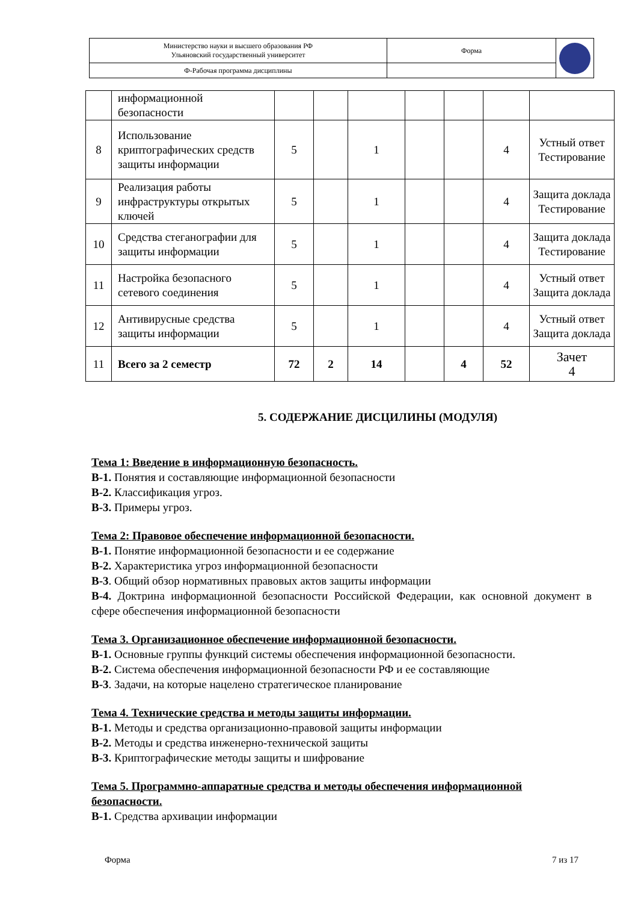| Министерство науки и высшего образования РФ Ульяновский государственный университет | Форма | |
| Ф-Рабочая программа дисциплины | | |
| | информационной безопасности | | | | | | | |
| 8 | Использование криптографических средств защиты информации | 5 | | 1 | | | 4 | Устный ответ Тестирование |
| 9 | Реализация работы инфраструктуры открытых ключей | 5 | | 1 | | | 4 | Защита доклада Тестирование |
| 10 | Средства стеганографии для защиты информации | 5 | | 1 | | | 4 | Защита доклада Тестирование |
| 11 | Настройка безопасного сетевого соединения | 5 | | 1 | | | 4 | Устный ответ Защита доклада |
| 12 | Антивирусные средства защиты информации | 5 | | 1 | | | 4 | Устный ответ Защита доклада |
| 11 | Всего за 2 семестр | 72 | 2 | 14 | | 4 | 52 | Зачет 4 |
5. СОДЕРЖАНИЕ ДИСЦИЛИНЫ (МОДУЛЯ)
Тема 1: Введение в информационную безопасность.
В-1. Понятия и составляющие информационной безопасности
В-2. Классификация угроз.
В-3. Примеры угроз.
Тема 2: Правовое обеспечение информационной безопасности.
В-1. Понятие информационной безопасности и ее содержание
В-2. Характеристика угроз информационной безопасности
В-3. Общий обзор нормативных правовых актов защиты информации
В-4. Доктрина информационной безопасности Российской Федерации, как основной документ в сфере обеспечения информационной безопасности
Тема 3. Организационное обеспечение информационной безопасности.
В-1. Основные группы функций системы обеспечения информационной безопасности.
В-2. Система обеспечения информационной безопасности РФ и ее составляющие
В-3. Задачи, на которые нацелено стратегическое планирование
Тема 4. Технические средства и методы защиты информации.
В-1. Методы и средства организационно-правовой защиты информации
В-2. Методы и средства инженерно-технической защиты
В-3. Криптографические методы защиты и шифрование
Тема 5. Программно-аппаратные средства и методы обеспечения информационной безопасности.
В-1. Средства архивации информации
Форма 7 из 17